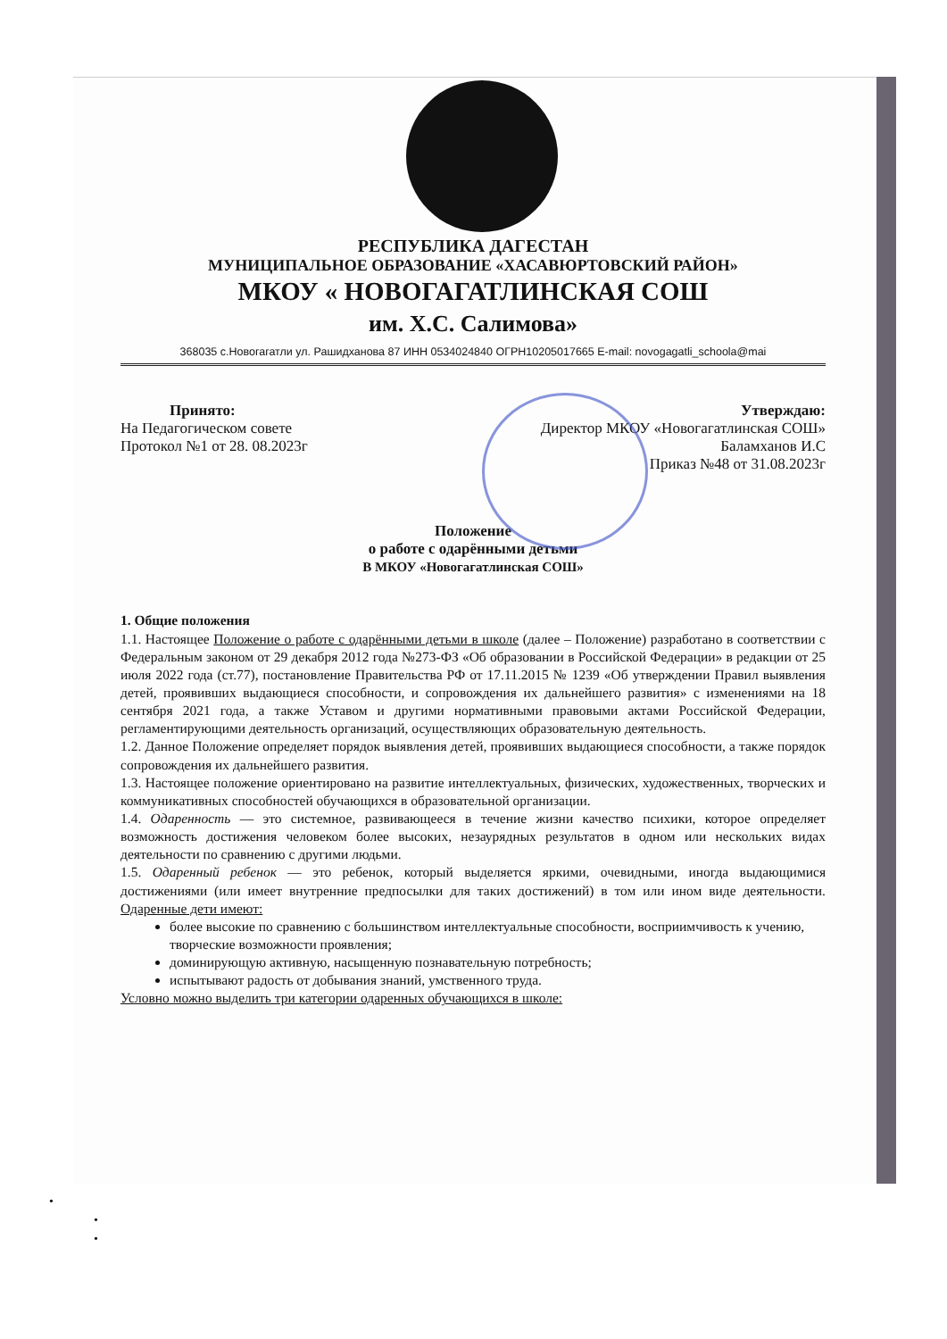РЕСПУБЛИКА ДАГЕСТАН
МУНИЦИПАЛЬНОЕ ОБРАЗОВАНИЕ «ХАСАВЮРТОВСКИЙ РАЙОН»
МКОУ « НОВОГАГАТЛИНСКАЯ СОШ
им. Х.С. Салимова»
368035 с.Новогагатли ул. Рашидханова 87 ИНН 0534024840 ОГРН10205017665 E-mail: novogagatli_schoola@mai
Принято:
На Педагогическом совете
Протокол №1 от 28. 08.2023г
Утверждаю:
Директор МКОУ «Новогагатлинская СОШ»
Баламханов И.С
Приказ №48 от 31.08.2023г
Положение
о работе с одарёнными детьми
В МКОУ «Новогагатлинская СОШ»
1. Общие положения
1.1. Настоящее Положение о работе с одарёнными детьми в школе (далее – Положение) разработано в соответствии с Федеральным законом от 29 декабря 2012 года №273-ФЗ «Об образовании в Российской Федерации» в редакции от 25 июля 2022 года (ст.77), постановление Правительства РФ от 17.11.2015 № 1239 «Об утверждении Правил выявления детей, проявивших выдающиеся способности, и сопровождения их дальнейшего развития» с изменениями на 18 сентября 2021 года, а также Уставом и другими нормативными правовыми актами Российской Федерации, регламентирующими деятельность организаций, осуществляющих образовательную деятельность.
1.2. Данное Положение определяет порядок выявления детей, проявивших выдающиеся способности, а также порядок сопровождения их дальнейшего развития.
1.3. Настоящее положение ориентировано на развитие интеллектуальных, физических, художественных, творческих и коммуникативных способностей обучающихся в образовательной организации.
1.4. Одаренность — это системное, развивающееся в течение жизни качество психики, которое определяет возможность достижения человеком более высоких, незаурядных результатов в одном или нескольких видах деятельности по сравнению с другими людьми.
1.5. Одаренный ребенок — это ребенок, который выделяется яркими, очевидными, иногда выдающимися достижениями (или имеет внутренние предпосылки для таких достижений) в том или ином виде деятельности. Одаренные дети имеют:
более высокие по сравнению с большинством интеллектуальные способности, восприимчивость к учению, творческие возможности проявления;
доминирующую активную, насыщенную познавательную потребность;
испытывают радость от добывания знаний, умственного труда.
Условно можно выделить три категории одаренных обучающихся в школе:
•
•
•